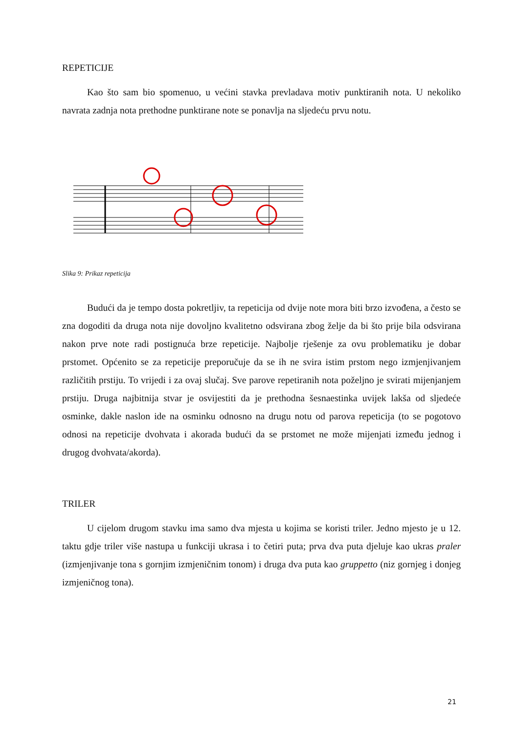REPETICIJE
Kao što sam bio spomenuo, u većini stavka prevladava motiv punktiranih nota. U nekoliko navrata zadnja nota prethodne punktirane note se ponavlja na sljedeću prvu notu.
Slika 9: Prikaz repeticija
Budući da je tempo dosta pokretljiv, ta repeticija od dvije note mora biti brzo izvođena, a često se zna dogoditi da druga nota nije dovoljno kvalitetno odsvirana zbog želje da bi što prije bila odsvirana nakon prve note radi postignuća brze repeticije. Najbolje rješenje za ovu problematiku je dobar prstomet. Općenito se za repeticije preporučuje da se ih ne svira istim prstom nego izmjenjivanjem različitih prstiju. To vrijedi i za ovaj slučaj. Sve parove repetiranih nota poželjno je svirati mijenjanjem prstiju. Druga najbitnija stvar je osvijestiti da je prethodna šesnaestinka uvijek lakša od sljedeće osminke, dakle naslon ide na osminku odnosno na drugu notu od parova repeticija (to se pogotovo odnosi na repeticije dvohvata i akorada budući da se prstomet ne može mijenjati između jednog i drugog dvohvata/akorda).
TRILER
U cijelom drugom stavku ima samo dva mjesta u kojima se koristi triler. Jedno mjesto je u 12. taktu gdje triler više nastupa u funkciji ukrasa i to četiri puta; prva dva puta djeluje kao ukras praler (izmjenjivanje tona s gornjim izmjeničnim tonom) i druga dva puta kao gruppetto (niz gornjeg i donjeg izmjeničnog tona).
21